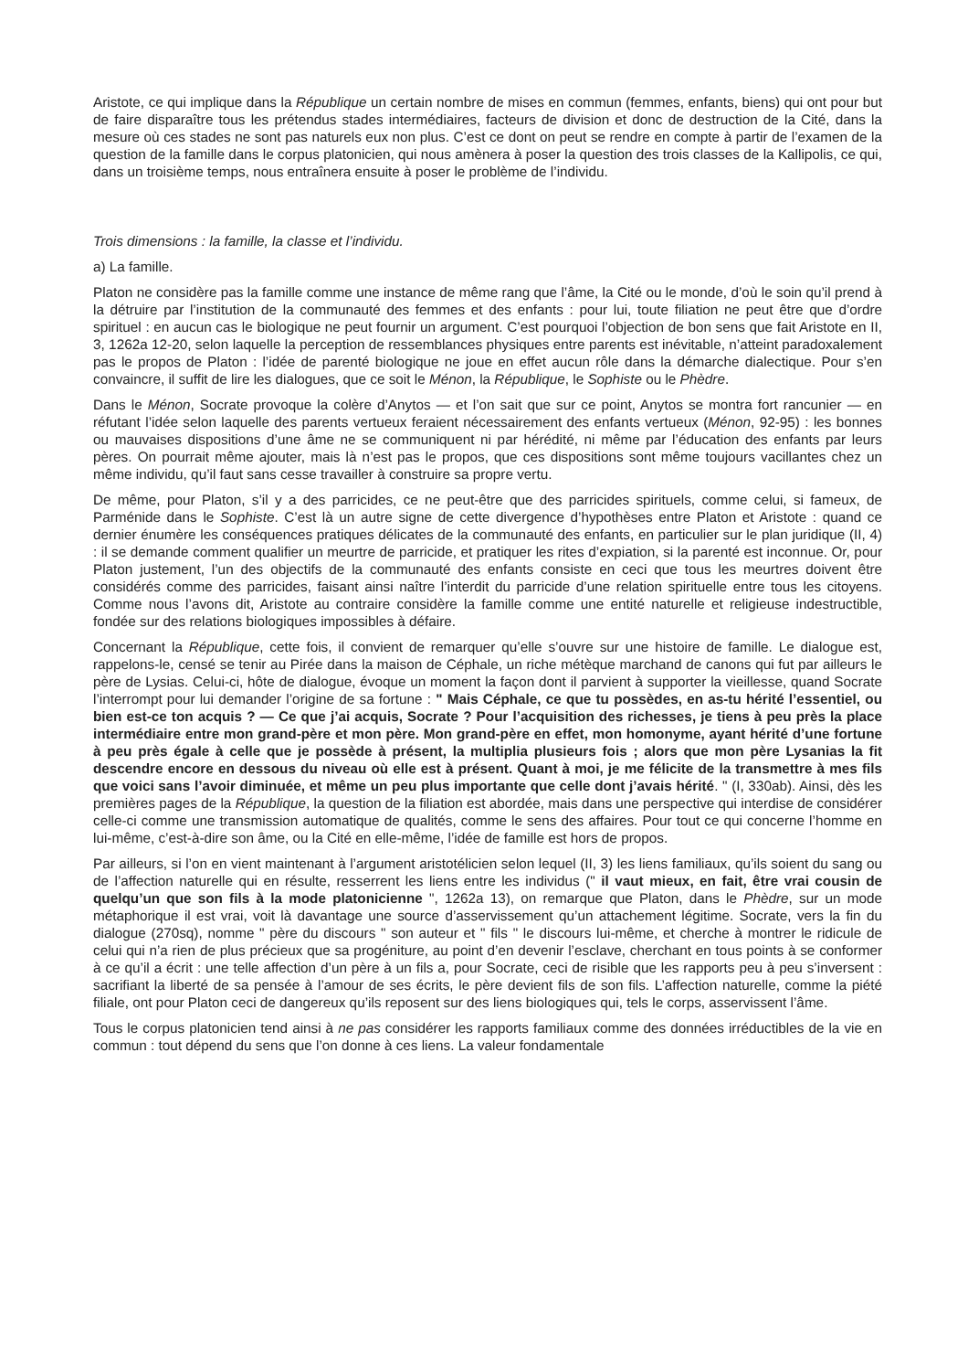Aristote, ce qui implique dans la République un certain nombre de mises en commun (femmes, enfants, biens) qui ont pour but de faire disparaître tous les prétendus stades intermédiaires, facteurs de division et donc de destruction de la Cité, dans la mesure où ces stades ne sont pas naturels eux non plus. C’est ce dont on peut se rendre en compte à partir de l’examen de la question de la famille dans le corpus platonicien, qui nous amènera à poser la question des trois classes de la Kallipolis, ce qui, dans un troisième temps, nous entraînera ensuite à poser le problème de l’individu.
Trois dimensions : la famille, la classe et l’individu.
a) La famille.
Platon ne considère pas la famille comme une instance de même rang que l’âme, la Cité ou le monde, d’où le soin qu’il prend à la détruire par l’institution de la communauté des femmes et des enfants : pour lui, toute filiation ne peut être que d’ordre spirituel : en aucun cas le biologique ne peut fournir un argument. C’est pourquoi l’objection de bon sens que fait Aristote en II, 3, 1262a 12-20, selon laquelle la perception de ressemblances physiques entre parents est inévitable, n’atteint paradoxalement pas le propos de Platon : l’idée de parenté biologique ne joue en effet aucun rôle dans la démarche dialectique. Pour s’en convaincre, il suffit de lire les dialogues, que ce soit le Ménon, la République, le Sophiste ou le Phèdre.
Dans le Ménon, Socrate provoque la colère d’Anytos — et l’on sait que sur ce point, Anytos se montra fort rancunier — en réfutant l’idée selon laquelle des parents vertueux feraient nécessairement des enfants vertueux (Ménon, 92-95) : les bonnes ou mauvaises dispositions d’une âme ne se communiquent ni par hérédité, ni même par l’éducation des enfants par leurs pères. On pourrait même ajouter, mais là n’est pas le propos, que ces dispositions sont même toujours vacillantes chez un même individu, qu’il faut sans cesse travailler à construire sa propre vertu.
De même, pour Platon, s’il y a des parricides, ce ne peut-être que des parricides spirituels, comme celui, si fameux, de Parménide dans le Sophiste. C’est là un autre signe de cette divergence d’hypothèses entre Platon et Aristote : quand ce dernier énumère les conséquences pratiques délicates de la communauté des enfants, en particulier sur le plan juridique (II, 4) : il se demande comment qualifier un meurtre de parricide, et pratiquer les rites d’expiation, si la parenté est inconnue. Or, pour Platon justement, l’un des objectifs de la communauté des enfants consiste en ceci que tous les meurtres doivent être considérés comme des parricides, faisant ainsi naître l’interdit du parricide d’une relation spirituelle entre tous les citoyens. Comme nous l’avons dit, Aristote au contraire considère la famille comme une entité naturelle et religieuse indestructible, fondée sur des relations biologiques impossibles à défaire.
Concernant la République, cette fois, il convient de remarquer qu’elle s’ouvre sur une histoire de famille. Le dialogue est, rappelons-le, censé se tenir au Pirée dans la maison de Céphale, un riche métèque marchand de canons qui fut par ailleurs le père de Lysias. Celui-ci, hôte de dialogue, évoque un moment la façon dont il parvient à supporter la vieillesse, quand Socrate l’interrompt pour lui demander l’origine de sa fortune : " Mais Céphale, ce que tu possèdes, en as-tu hérité l’essentiel, ou bien est-ce ton acquis ? — Ce que j’ai acquis, Socrate ? Pour l’acquisition des richesses, je tiens à peu près la place intermédiaire entre mon grand-père et mon père. Mon grand-père en effet, mon homonyme, ayant hérité d’une fortune à peu près égale à celle que je possède à présent, la multiplia plusieurs fois ; alors que mon père Lysanias la fit descendre encore en dessous du niveau où elle est à présent. Quant à moi, je me félicite de la transmettre à mes fils que voici sans l’avoir diminuée, et même un peu plus importante que celle dont j’avais hérité. " (I, 330ab). Ainsi, dès les premières pages de la République, la question de la filiation est abordée, mais dans une perspective qui interdise de considérer celle-ci comme une transmission automatique de qualités, comme le sens des affaires. Pour tout ce qui concerne l’homme en lui-même, c’est-à-dire son âme, ou la Cité en elle-même, l’idée de famille est hors de propos.
Par ailleurs, si l’on en vient maintenant à l’argument aristotélicien selon lequel (II, 3) les liens familiaux, qu’ils soient du sang ou de l’affection naturelle qui en résulte, resserrent les liens entre les individus (" il vaut mieux, en fait, être vrai cousin de quelqu’un que son fils à la mode platonicienne ", 1262a 13), on remarque que Platon, dans le Phèdre, sur un mode métaphorique il est vrai, voit là davantage une source d’asservissement qu’un attachement légitime. Socrate, vers la fin du dialogue (270sq), nomme " père du discours " son auteur et " fils " le discours lui-même, et cherche à montrer le ridicule de celui qui n’a rien de plus précieux que sa progéniture, au point d’en devenir l’esclave, cherchant en tous points à se conformer à ce qu’il a écrit : une telle affection d’un père à un fils a, pour Socrate, ceci de risible que les rapports peu à peu s’inversent : sacrifiant la liberté de sa pensée à l’amour de ses écrits, le père devient fils de son fils. L’affection naturelle, comme la piété filiale, ont pour Platon ceci de dangereux qu’ils reposent sur des liens biologiques qui, tels le corps, asservissent l’âme.
Tous le corpus platonicien tend ainsi à ne pas considérer les rapports familiaux comme des données irréductibles de la vie en commun : tout dépend du sens que l’on donne à ces liens. La valeur fondamentale